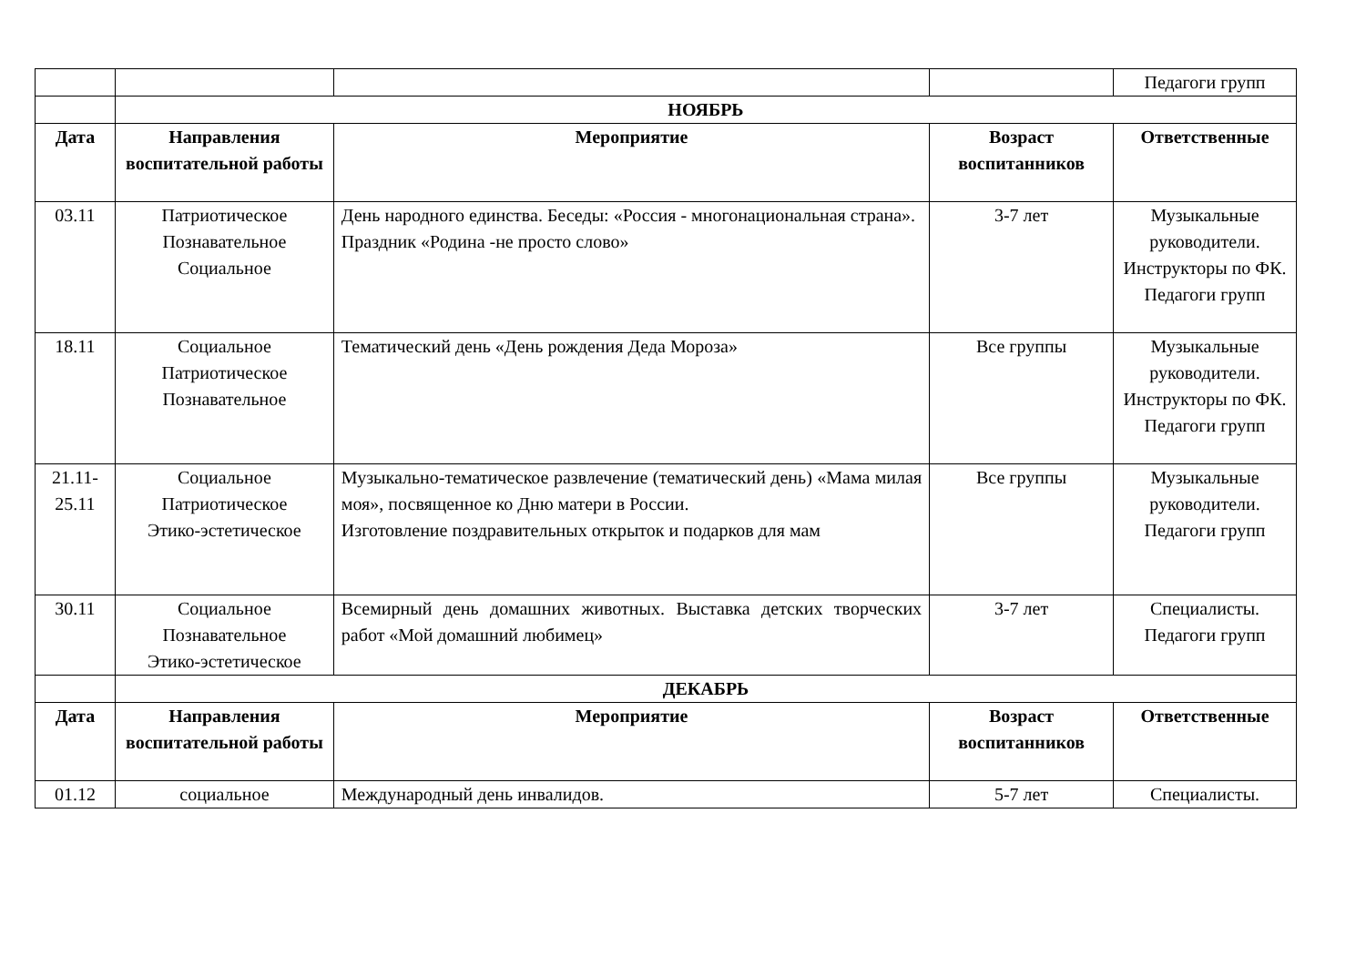| | | | | Педагоги групп |
| | НОЯБРЬ | | | |
| Дата | Направления воспитательной работы | Мероприятие | Возраст воспитанников | Ответственные |
| 03.11 | Патриотическое Познавательное Социальное | День народного единства. Беседы: «Россия - многонациональная страна». Праздник «Родина -не просто слово» | 3-7 лет | Музыкальные руководители. Инструкторы по ФК. Педагоги групп |
| 18.11 | Социальное Патриотическое Познавательное | Тематический день «День рождения Деда Мороза» | Все группы | Музыкальные руководители. Инструкторы по ФК. Педагоги групп |
| 21.11-25.11 | Социальное Патриотическое Этико-эстетическое | Музыкально-тематическое развлечение (тематический день) «Мама милая моя», посвященное ко Дню матери в России. Изготовление поздравительных открыток и подарков для мам | Все группы | Музыкальные руководители. Педагоги групп |
| 30.11 | Социальное Познавательное Этико-эстетическое | Всемирный день домашних животных. Выставка детских творческих работ «Мой домашний любимец» | 3-7 лет | Специалисты. Педагоги групп |
| | ДЕКАБРЬ | | | |
| Дата | Направления воспитательной работы | Мероприятие | Возраст воспитанников | Ответственные |
| 01.12 | социальное | Международный день инвалидов. | 5-7 лет | Специалисты. |